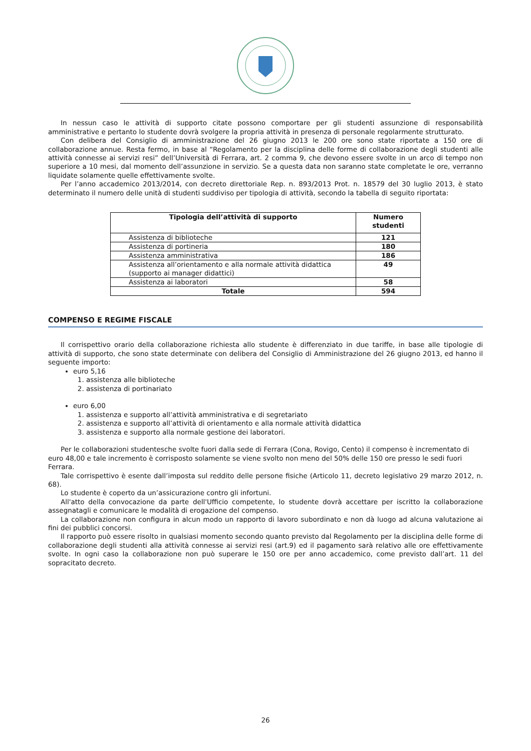In nessun caso le attività di supporto citate possono comportare per gli studenti assunzione di responsabilità amministrative e pertanto lo studente dovrà svolgere la propria attività in presenza di personale regolarmente strutturato.
Con delibera del Consiglio di amministrazione del 26 giugno 2013 le 200 ore sono state riportate a 150 ore di collaborazione annue. Resta fermo, in base al “Regolamento per la disciplina delle forme di collaborazione degli studenti alle attività connesse ai servizi resi” dell’Università di Ferrara, art. 2 comma 9, che devono essere svolte in un arco di tempo non superiore a 10 mesi, dal momento dell’assunzione in servizio. Se a questa data non saranno state completate le ore, verranno liquidate solamente quelle effettivamente svolte.
Per l’anno accademico 2013/2014, con decreto direttoriale Rep. n. 893/2013 Prot. n. 18579 del 30 luglio 2013, è stato determinato il numero delle unità di studenti suddiviso per tipologia di attività, secondo la tabella di seguito riportata:
| Tipologia dell’attività di supporto | Numero studenti |
| --- | --- |
| Assistenza di biblioteche | 121 |
| Assistenza di portineria | 180 |
| Assistenza amministrativa | 186 |
| Assistenza all’orientamento e alla normale attività didattica (supporto ai manager didattici) | 49 |
| Assistenza ai laboratori | 58 |
| Totale | 594 |
COMPENSO E REGIME FISCALE
Il corrispettivo orario della collaborazione richiesta allo studente è differenziato in due tariffe, in base alle tipologie di attività di supporto, che sono state determinate con delibera del Consiglio di Amministrazione del 26 giugno 2013, ed hanno il seguente importo:
euro 5,16
1. assistenza alle biblioteche
2. assistenza di portinariato
euro 6,00
1. assistenza e supporto all’attività amministrativa e di segretariato
2. assistenza e supporto all’attività di orientamento e alla normale attività didattica
3. assistenza e supporto alla normale gestione dei laboratori.
Per le collaborazioni studentesche svolte fuori dalla sede di Ferrara (Cona, Rovigo, Cento) il compenso è incrementato di euro 48,00 e tale incremento è corrisposto solamente se viene svolto non meno del 50% delle 150 ore presso le sedi fuori Ferrara.
Tale corrispettivo è esente dall’imposta sul reddito delle persone fisiche (Articolo 11, decreto legislativo 29 marzo 2012, n. 68).
Lo studente è coperto da un’assicurazione contro gli infortuni.
All'atto della convocazione da parte dell'Ufficio competente, lo studente dovrà accettare per iscritto la collaborazione assegnatagli e comunicare le modalità di erogazione del compenso.
La collaborazione non configura in alcun modo un rapporto di lavoro subordinato e non dà luogo ad alcuna valutazione ai fini dei pubblici concorsi.
Il rapporto può essere risolto in qualsiasi momento secondo quanto previsto dal Regolamento per la disciplina delle forme di collaborazione degli studenti alla attività connesse ai servizi resi (art.9) ed il pagamento sarà relativo alle ore effettivamente svolte. In ogni caso la collaborazione non può superare le 150 ore per anno accademico, come previsto dall’art. 11 del sopracitato decreto.
26